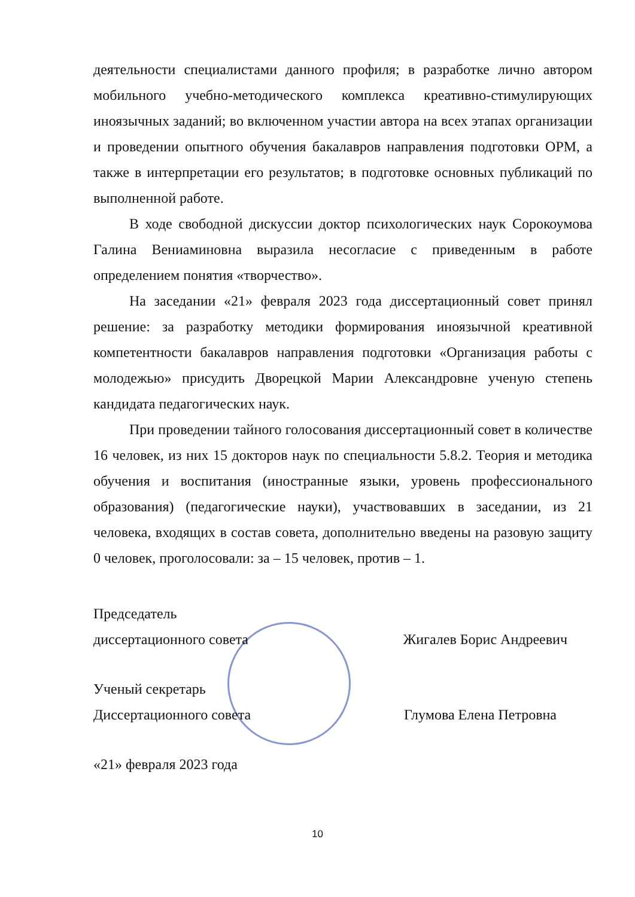деятельности специалистами данного профиля; в разработке лично автором мобильного учебно-методического комплекса креативно-стимулирующих иноязычных заданий; во включенном участии автора на всех этапах организации и проведении опытного обучения бакалавров направления подготовки ОРМ, а также в интерпретации его результатов; в подготовке основных публикаций по выполненной работе.
В ходе свободной дискуссии доктор психологических наук Сорокоумова Галина Вениаминовна выразила несогласие с приведенным в работе определением понятия «творчество».
На заседании «21» февраля 2023 года диссертационный совет принял решение: за разработку методики формирования иноязычной креативной компетентности бакалавров направления подготовки «Организация работы с молодежью» присудить Дворецкой Марии Александровне ученую степень кандидата педагогических наук.
При проведении тайного голосования диссертационный совет в количестве 16 человек, из них 15 докторов наук по специальности 5.8.2. Теория и методика обучения и воспитания (иностранные языки, уровень профессионального образования) (педагогические науки), участвовавших в заседании, из 21 человека, входящих в состав совета, дополнительно введены на разовую защиту 0 человек, проголосовали: за – 15 человек, против – 1.
Председатель
диссертационного совета Жигалев Борис Андреевич
Ученый секретарь
Диссертационного совета Глумова Елена Петровна
«21» февраля 2023 года
10